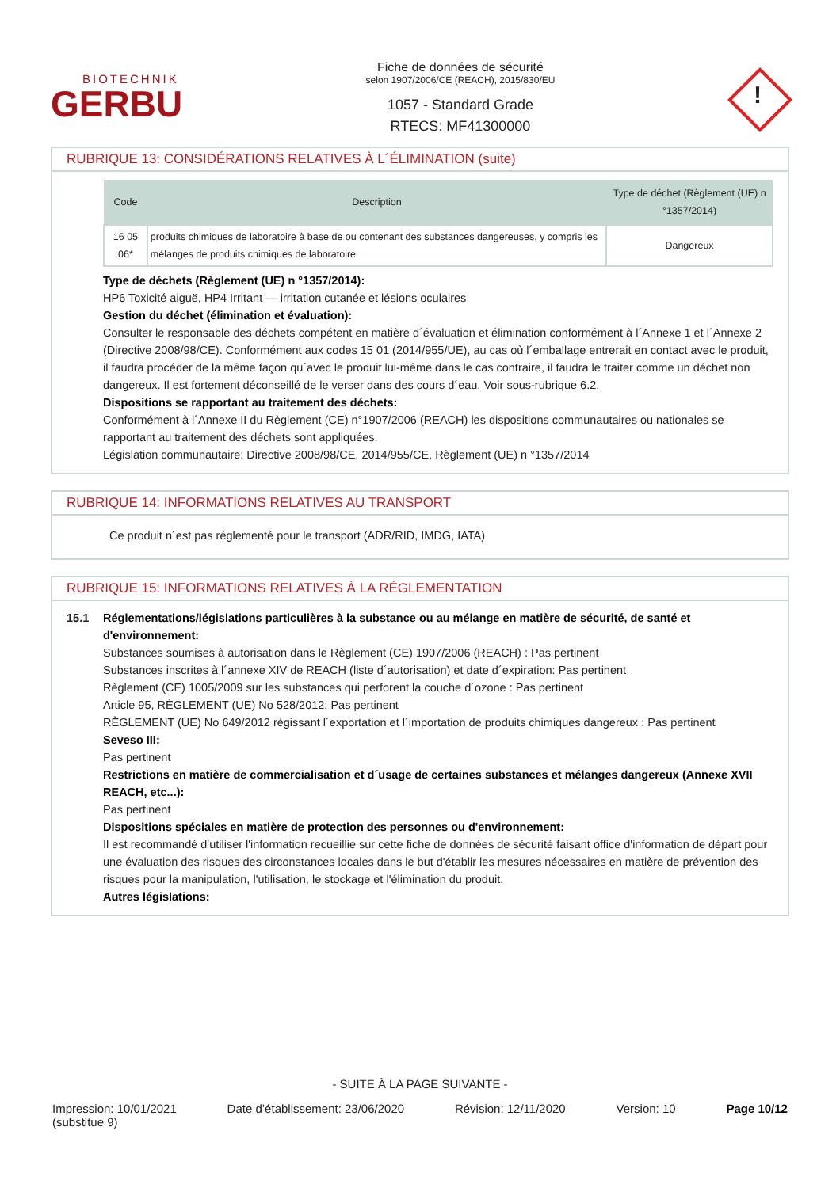BIOTECHNIK
GERBU
Fiche de données de sécurité
selon 1907/2006/CE (REACH), 2015/830/EU
1057 - Standard Grade
RTECS: MF41300000
!
RUBRIQUE 13: CONSIDÉRATIONS RELATIVES À L´ÉLIMINATION (suite)
| Code | Description | Type de déchet (Règlement (UE) n °1357/2014) |
| --- | --- | --- |
| 16 05 06* | produits chimiques de laboratoire à base de ou contenant des substances dangereuses, y compris les mélanges de produits chimiques de laboratoire | Dangereux |
Type de déchets (Règlement (UE) n °1357/2014):
HP6 Toxicité aiguë, HP4 Irritant — irritation cutanée et lésions oculaires
Gestion du déchet (élimination et évaluation):
Consulter le responsable des déchets compétent en matière d´évaluation et élimination conformément à l´Annexe 1 et l´Annexe 2 (Directive 2008/98/CE). Conformément aux codes 15 01 (2014/955/UE), au cas où l´emballage entrerait en contact avec le produit, il faudra procéder de la même façon qu´avec le produit lui-même dans le cas contraire, il faudra le traiter comme un déchet non dangereux. Il est fortement déconseillé de le verser dans des cours d´eau. Voir sous-rubrique 6.2.
Dispositions se rapportant au traitement des déchets:
Conformément à l´Annexe II du Règlement (CE) n°1907/2006 (REACH) les dispositions communautaires ou nationales se rapportant au traitement des déchets sont appliquées.
Législation communautaire: Directive 2008/98/CE, 2014/955/CE, Règlement (UE) n °1357/2014
RUBRIQUE 14: INFORMATIONS RELATIVES AU TRANSPORT
Ce produit n´est pas réglementé pour le transport (ADR/RID, IMDG, IATA)
RUBRIQUE 15: INFORMATIONS RELATIVES À LA RÉGLEMENTATION
15.1 Réglementations/législations particulières à la substance ou au mélange en matière de sécurité, de santé et d'environnement:
Substances soumises à autorisation dans le Règlement (CE) 1907/2006 (REACH) : Pas pertinent
Substances inscrites à l´annexe XIV de REACH (liste d´autorisation) et date d´expiration: Pas pertinent
Règlement (CE) 1005/2009 sur les substances qui perforent la couche d´ozone : Pas pertinent
Article 95, RÈGLEMENT (UE) No 528/2012: Pas pertinent
RÈGLEMENT (UE) No 649/2012 régissant l´exportation et l´importation de produits chimiques dangereux : Pas pertinent
Seveso III:
Pas pertinent
Restrictions en matière de commercialisation et d´usage de certaines substances et mélanges dangereux (Annexe XVII REACH, etc...):
Pas pertinent
Dispositions spéciales en matière de protection des personnes ou d'environnement:
Il est recommandé d'utiliser l'information recueillie sur cette fiche de données de sécurité faisant office d'information de départ pour une évaluation des risques des circonstances locales dans le but d'établir les mesures nécessaires en matière de prévention des risques pour la manipulation, l'utilisation, le stockage et l'élimination du produit.
Autres législations:
- SUITE À LA PAGE SUIVANTE -
Impression: 10/01/2021
(substitue 9) Date d’établissement: 23/06/2020 Révision: 12/11/2020 Version: 10 Page 10/12